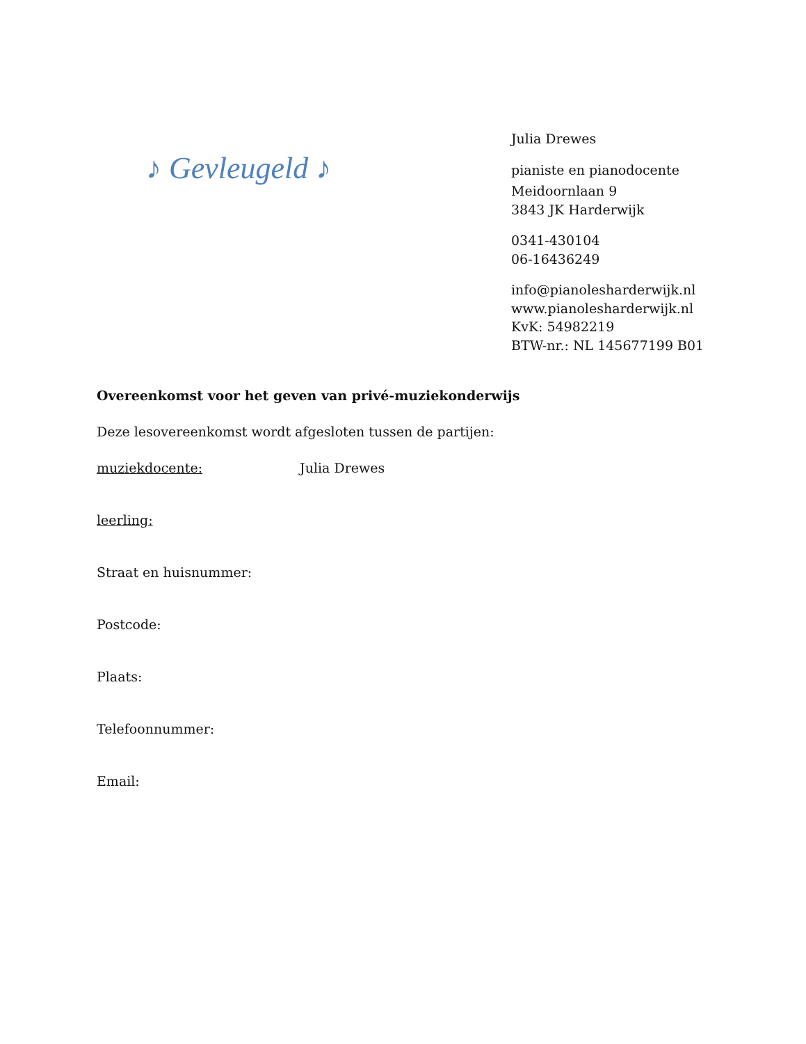♪ Gevleugeld ♪
Julia Drewes
pianiste en pianodocente
Meidoornlaan 9
3843 JK Harderwijk
0341-430104
06-16436249
info@pianolesharderwijk.nl
www.pianolesharderwijk.nl
KvK: 54982219
BTW-nr.: NL 145677199 B01
Overeenkomst voor het geven van privé-muziekonderwijs
Deze lesovereenkomst wordt afgesloten tussen de partijen:
muziekdocente: Julia Drewes
leerling:
Straat en huisnummer:
Postcode:
Plaats:
Telefoonnummer:
Email: